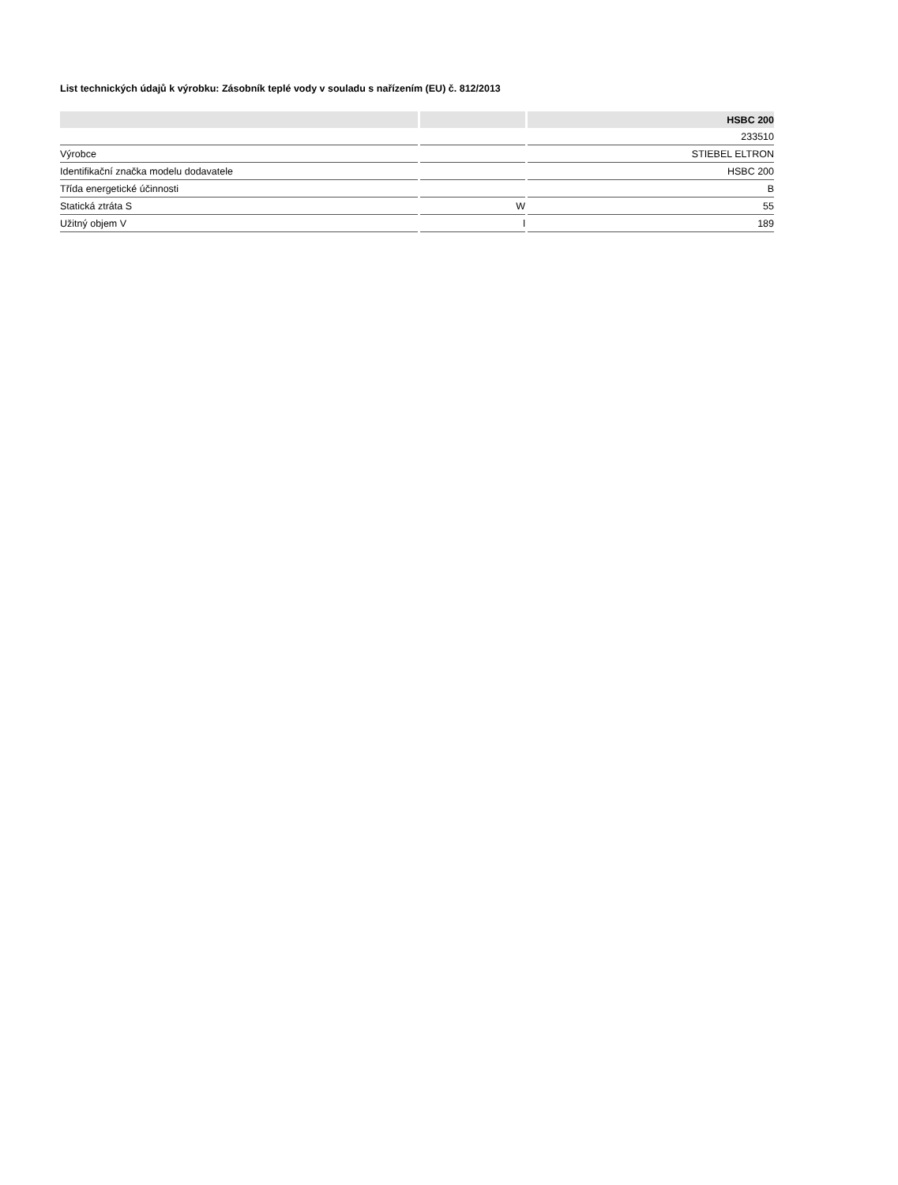List technických údajů k výrobku: Zásobník teplé vody v souladu s nařízením (EU) č. 812/2013
| | | HSBC 200 |
| --- | --- | --- |
| | | 233510 |
| Výrobce | | STIEBEL ELTRON |
| Identifikační značka modelu dodavatele | | HSBC 200 |
| Třída energetické účinnosti | | B |
| Statická ztráta S | W | 55 |
| Užitný objem V | l | 189 |